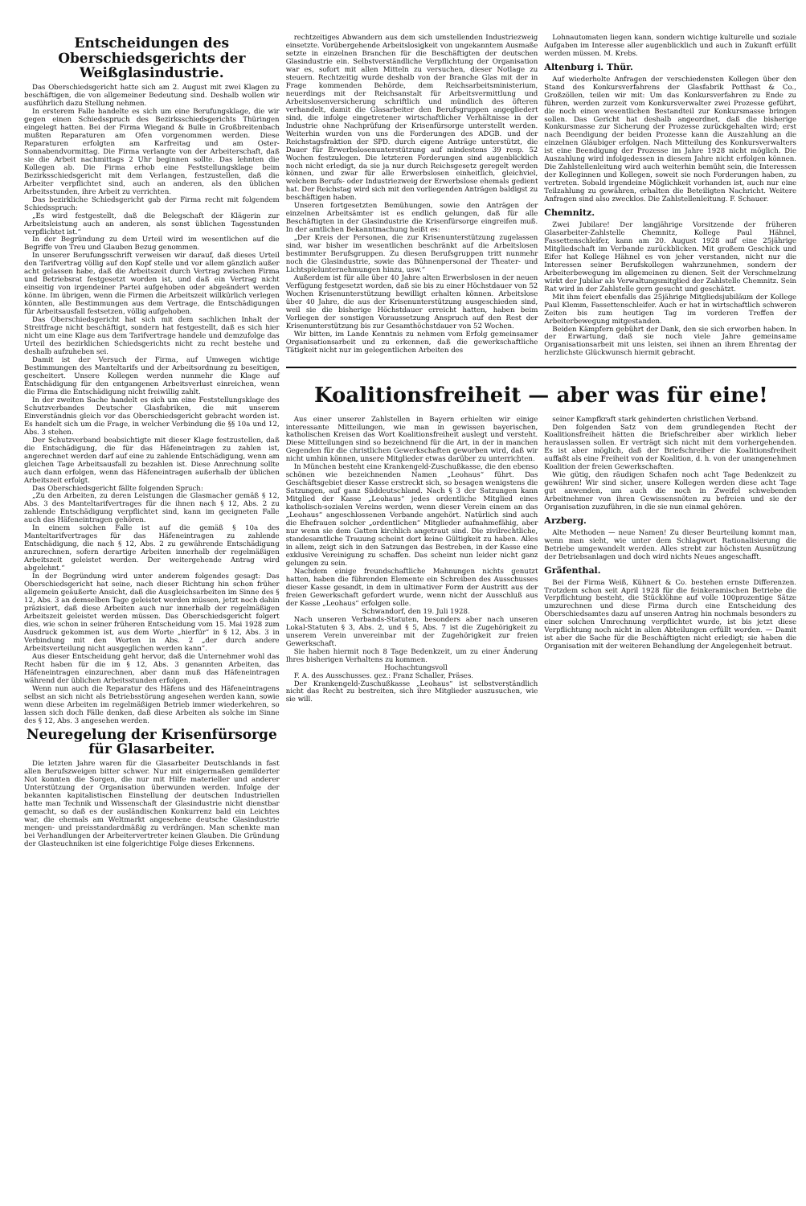Entscheidungen des Oberschiedsgerichts der Weißglasindustrie.
Das Oberschiedsgericht hatte sich am 2. August mit zwei Klagen zu beschäftigen, die von allgemeiner Bedeutung sind. Deshalb wollen wir ausführlich dazu Stellung nehmen.
In ersterem Falle handelte es sich um eine Berufungsklage, die wir gegen einen Schiedsspruch des Bezirksschiedsgerichts Thüringen eingelegt hatten. Bei der Firma Wiegand & Bulle in Großbreitenbach mußten Reparaturen am Ofen vorgenommen werden. Diese Reparaturen erfolgten am Karfreitag und am Oster-Sonnabendvormittag. Die Firma verlangte von der Arbeiterschaft, daß sie die Arbeit nachmittags 2 Uhr beginnen sollte. Das lehnten die Kollegen ab. Die Firma erhob eine Feststellungsklage beim Bezirksschiedsgericht mit dem Verlangen, festzustellen, daß die Arbeiter verpflichtet sind, auch an anderen, als den üblichen Arbeitsstunden, ihre Arbeit zu verrichten.
Das bezirkliche Schiedsgericht gab der Firma recht mit folgendem Schiedsspruch:
„Es wird festgestellt, daß die Belegschaft der Klägerin zur Arbeitsleistung auch an anderen, als sonst üblichen Tagesstunden verpflichtet ist.“
In der Begründung zu dem Urteil wird im wesentlichen auf die Begriffe von Treu und Glauben Bezug genommen.
In unserer Berufungsschrift verweisen wir darauf, daß dieses Urteil den Tarifvertrag völlig auf den Kopf stelle und vor allem gänzlich außer acht gelassen habe, daß die Arbeitszeit durch Vertrag zwischen Firma und Betriebsrat festgesetzt worden ist, und daß ein Vertrag nicht einseitig von irgendeiner Partei aufgehoben oder abgeändert werden könne. Im übrigen, wenn die Firmen die Arbeitszeit willkürlich verlegen könnten, alle Bestimmungen aus dem Vertrage, die Entschädigungen für Arbeitsausfall festsetzen, völlig aufgehoben.
Das Oberschiedsgericht hat sich mit dem sachlichen Inhalt der Streitfrage nicht beschäftigt, sondern hat festgestellt, daß es sich hier nicht um eine Klage aus dem Tarifvertrage handele und demzufolge das Urteil des bezirklichen Schiedsgerichts nicht zu recht bestehe und deshalb aufzuheben sei.
Damit ist der Versuch der Firma, auf Umwegen wichtige Bestimmungen des Manteltarifs und der Arbeitsordnung zu beseitigen, gescheitert. Unsere Kollegen werden nunmehr die Klage auf Entschädigung für den entgangenen Arbeitsverlust einreichen, wenn die Firma die Entschädigung nicht freiwillig zahlt.
In der zweiten Sache handelt es sich um eine Feststellungsklage des Schutzverbandes Deutscher Glasfabriken, die mit unserem Einverständnis gleich vor das Oberschiedsgericht gebracht worden ist. Es handelt sich um die Frage, in welcher Verbindung die §§ 10a und 12, Abs. 3 stehen.
Der Schutzverband beabsichtigte mit dieser Klage festzustellen, daß die Entschädigung, die für das Häfeneintragen zu zahlen ist, angerechnet werden darf auf eine zu zahlende Entschädigung, wenn am gleichen Tage Arbeitsausfall zu bezahlen ist. Diese Anrechnung sollte auch dann erfolgen, wenn das Häfeneintragen außerhalb der üblichen Arbeitszeit erfolgt.
Das Oberschiedsgericht fällte folgenden Spruch:
„Zu den Arbeiten, zu deren Leistungen die Glasmacher gemäß § 12, Abs. 3 des Manteltarifvertrages für die ihnen nach § 12, Abs. 2 zu zahlende Entschädigung verpflichtet sind, kann im geeigneten Falle auch das Häfeneintragen gehören.
In einem solchen Falle ist auf die gemäß § 10a des Manteltarifvertrages für das Häfeneintragen zu zahlende Entschädigung, die nach § 12, Abs. 2 zu gewährende Entschädigung anzurechnen, sofern derartige Arbeiten innerhalb der regelmäßigen Arbeitszeit geleistet werden. Der weitergehende Antrag wird abgelehnt.“
In der Begründung wird unter anderem folgendes gesagt: Das Oberschiedsgericht hat seine, nach dieser Richtung hin schon früher allgemein geäußerte Ansicht, daß die Ausgleichsarbeiten im Sinne des § 12, Abs. 3 an demselben Tage geleistet werden müssen, jetzt noch dahin präzisiert, daß diese Arbeiten auch nur innerhalb der regelmäßigen Arbeitszeit geleistet werden müssen. Das Oberschiedsgericht folgert dies, wie schon in seiner früheren Entscheidung vom 15. Mai 1928 zum Ausdruck gekommen ist, aus dem Worte „hierfür“ in § 12, Abs. 3 in Verbindung mit den Worten in Abs. 2 „der durch andere Arbeitsverteilung nicht ausgeglichen werden kann“.
Aus dieser Entscheidung geht hervor, daß die Unternehmer wohl das Recht haben für die im § 12, Abs. 3 genannten Arbeiten, das Häfeneintragen einzurechnen, aber dann muß das Häfeneintragen während der üblichen Arbeitsstunden erfolgen.
Wenn nun auch die Reparatur des Häfens und des Häfeneintragens selbst an sich nicht als Betriebsstörung angesehen werden kann, sowie wenn diese Arbeiten im regelmäßigen Betrieb immer wiederkehren, so lassen sich doch Fälle denken, daß diese Arbeiten als solche im Sinne des § 12, Abs. 3 angesehen werden.
Neuregelung der Krisenfürsorge für Glasarbeiter.
Die letzten Jahre waren für die Glasarbeiter Deutschlands in fast allen Berufszweigen bitter schwer. Nur mit einigermaßen gemilderter Not konnten die Sorgen, die nur mit Hilfe materieller und anderer Unterstützung der Organisation überwunden werden. Infolge der bekannten kapitalistischen Einstellung der deutschen Industriellen hatte man Technik und Wissenschaft der Glasindustrie nicht dienstbar gemacht, so daß es der ausländischen Konkurrenz bald ein Leichtes war, die ehemals am Weltmarkt angesehene deutsche Glasindustrie mengen- und preisstandardmäßig zu verdrängen. Man schenkte man bei Verhandlungen der Arbeitervertreter keinen Glauben. Die Gründung der Glasteuchniken ist eine folgerichtige Folge dieses Erkennens.
rechtzeitiges Abwandern aus dem sich umstellenden Industriezweig einsetzte. Vorübergehende Arbeitslosigkeit von ungekanntem Ausmaße setzte in einzelnen Branchen für die Beschäftigten der deutschen Glasindustrie ein. Selbstverständliche Verpflichtung der Organisation war es, sofort mit allen Mitteln zu versuchen, dieser Notlage zu steuern. Rechtzeitig wurde deshalb von der Branche Glas mit der in Frage kommenden Behörde, dem Reichsarbeitsministerium, neuerdings mit der Reichsanstalt für Arbeitsvermittlung und Arbeitslosenversicherung schriftlich und mündlich des öfteren verhandelt, damit die Glasarbeiter den Berufsgruppen angegliedert sind, die infolge eingetretener wirtschaftlicher Verhältnisse in der Industrie ohne Nachprüfung der Krisenfürsorge unterstellt werden. Weiterhin wurden von uns die Forderungen des ADGB. und der Reichstagsfraktion der SPD. durch eigene Anträge unterstützt, die Dauer für Erwerbslosenunterstützung auf mindestens 39 resp. 52 Wochen festzulegen. Die letzteren Forderungen sind augenblicklich noch nicht erledigt, da sie ja nur durch Reichsgesetz geregelt werden können, und zwar für alle Erwerbslosen einheitlich, gleichviel, welchem Berufs- oder Industriezweig der Erwerbslose ehemals gedient hat. Der Reichstag wird sich mit den vorliegenden Anträgen baldigst zu beschäftigen haben.
Unseren fortgesetzten Bemühungen, sowie den Anträgen der einzelnen Arbeitsämter ist es endlich gelungen, daß für alle Beschäftigten in der Glasindustrie die Krisenfürsorge eingreifen muß. In der amtlichen Bekanntmachung heißt es:
„Der Kreis der Personen, die zur Krisenunterstützung zugelassen sind, war bisher im wesentlichen beschränkt auf die Arbeitslosen bestimmter Berufsgruppen. Zu diesen Berufsgruppen tritt nunmehr noch die Glasindustrie, sowie das Bühnenpersonal der Theater- und Lichtspielunternehmungen hinzu, usw.“
Außerdem ist für alle über 40 Jahre alten Erwerbslosen in der neuen Verfügung festgesetzt worden, daß sie bis zu einer Höchstdauer von 52 Wochen Krisenunterstützung bewilligt erhalten können. Arbeitslose über 40 Jahre, die aus der Krisenunterstützung ausgeschieden sind, weil sie die bisherige Höchstdauer erreicht hatten, haben beim Vorliegen der sonstigen Voraussetzung Anspruch auf den Rest der Krisenunterstützung bis zur Gesamthöchstdauer von 52 Wochen.
Wir bitten, im Lande Kenntnis zu nehmen vom Erfolg gemeinsamer Organisationsarbeit und zu erkennen, daß die gewerkschaftliche Tätigkeit nicht nur im gelegentlichen Arbeiten des
Lohnautomaten liegen kann, sondern wichtige kulturelle und soziale Aufgaben im Interesse aller augenblicklich und auch in Zukunft erfüllt werden müssen. M. Krebs.
Altenburg i. Thür.
Auf wiederholte Anfragen der verschiedensten Kollegen über den Stand des Konkursverfahrens der Glasfabrik Potthast & Co., Großzöllen, teilen wir mit: Um das Konkursverfahren zu Ende zu führen, werden zurzeit vom Konkursverwalter zwei Prozesse geführt, die noch einen wesentlichen Bestandteil zur Konkursmasse bringen sollen. Das Gericht hat deshalb angeordnet, daß die bisherige Konkursmasse zur Sicherung der Prozesse zurückgehalten wird; erst nach Beendigung der beiden Prozesse kann die Auszahlung an die einzelnen Gläubiger erfolgen. Nach Mitteilung des Konkursverwalters ist eine Beendigung der Prozesse im Jahre 1928 nicht möglich. Die Auszahlung wird infolgedessen in diesem Jahre nicht erfolgen können. Die Zahlstellenleitung wird auch weiterhin bemüht sein, die Interessen der Kolleginnen und Kollegen, soweit sie noch Forderungen haben, zu vertreten. Sobald irgendeine Möglichkeit vorhanden ist, auch nur eine Teilzahlung zu gewähren, erhalten die Beteiligten Nachricht. Weitere Anfragen sind also zwecklos. Die Zahlstellenleitung. F. Schauer.
Chemnitz.
Zwei Jubilare! Der langjährige Vorsitzende der früheren Glasarbeiter-Zahlstelle Chemnitz, Kollege Paul Hähnel, Fassettenschleifer, kann am 20. August 1928 auf eine 25jährige Mitgliedschaft im Verbande zurückblicken. Mit großem Geschick und Eifer hat Kollege Hähnel es von jeher verstanden, nicht nur die Interessen seiner Berufskollegen wahrzunehmen, sondern der Arbeiterbewegung im allgemeinen zu dienen. Seit der Verschmelzung wirkt der Jubilar als Verwaltungsmitglied der Zahlstelle Chemnitz. Sein Rat wird in der Zahlstelle gern gesucht und geschätzt.
Mit ihm feiert ebenfalls das 25jährige Mitgliedsjubiläum der Kollege Paul Klemm, Fassettenschleifer. Auch er hat in wirtschaftlich schweren Zeiten bis zum heutigen Tag im vorderen Treffen der Arbeiterbewegung mitgestanden.
Beiden Kämpfern gebührt der Dank, den sie sich erworben haben. In der Erwartung, daß sie noch viele Jahre gemeinsame Organisationsarbeit mit uns leisten, sei ihnen an ihrem Ehrentag der herzlichste Glückwunsch hiermit gebracht.
Koalitionsfreiheit — aber was für eine!
Aus einer unserer Zahlstellen in Bayern erhielten wir einige interessante Mitteilungen, wie man in gewissen bayerischen, katholischen Kreisen das Wort Koalitionsfreiheit auslegt und versteht. Diese Mitteilungen sind so bezeichnend für die Art, in der in manchen Gegenden für die christlichen Gewerkschaften geworben wird, daß wir nicht umhin können, unsere Mitglieder etwas darüber zu unterrichten.
In München besteht eine Krankengeld-Zuschußkasse, die den ebenso schönen wie bezeichnenden Namen „Leohaus“ führt. Das Geschäftsgebiet dieser Kasse erstreckt sich, so besagen wenigstens die Satzungen, auf ganz Süddeutschland. Nach § 3 der Satzungen kann Mitglied der Kasse „Leohaus“ jedes ordentliche Mitglied eines katholisch-sozialen Vereins werden, wenn dieser Verein einem an das „Leohaus“ angeschlossenen Verbande angehört. Natürlich sind auch die Ehefrauen solcher „ordentlichen“ Mitglieder aufnahmefähig, aber nur wenn sie dem Gatten kirchlich angetraut sind. Die zivilrechtliche, standesamtliche Trauung scheint dort keine Gültigkeit zu haben. Alles in allem, zeigt sich in den Satzungen das Bestreben, in der Kasse eine exklusive Vereinigung zu schaffen. Das scheint nun leider nicht ganz gelungen zu sein.
Nachdem einige freundschaftliche Mahnungen nichts genutzt hatten, haben die führenden Elemente ein Schreiben des Ausschusses dieser Kasse gesandt, in dem in ultimativer Form der Austritt aus der freien Gewerkschaft gefordert wurde, wenn nicht der Ausschluß aus der Kasse „Leohaus“ erfolgen solle.
Schwandorf, den 19. Juli 1928.
Nach unseren Verbands-Statuten, besonders aber nach unseren Lokal-Statuten § 3, Abs. 2, und § 5, Abs. 7 ist die Zugehörigkeit zu unserem Verein unvereinbar mit der Zugehörigkeit zur freien Gewerkschaft.
Sie haben hiermit noch 8 Tage Bedenkzeit, um zu einer Änderung Ihres bisherigen Verhaltens zu kommen.
Hochachtungsvoll
F. A. des Ausschusses. gez.: Franz Schaller, Präses.
Der Krankengeld-Zuschußkasse „Leohaus“ ist selbstverständlich nicht das Recht zu bestreiten, sich ihre Mitglieder auszusuchen, wie sie will.
seiner Kampfkraft stark gehinderten christlichen Verband.
Den folgenden Satz von dem grundlegenden Recht der Koalitionsfreiheit hätten die Briefschreiber aber wirklich lieber herauslassen sollen. Er verträgt sich nicht mit dem vorhergehenden. Es ist aber möglich, daß der Briefschreiber die Koalitionsfreiheit auffaßt als eine Freiheit von der Koalition, d. h. von der unangenehmen Koalition der freien Gewerkschaften.
Wie gütig, den räudigen Schafen noch acht Tage Bedenkzeit zu gewähren! Wir sind sicher, unsere Kollegen werden diese acht Tage gut anwenden, um auch die noch in Zweifel schwebenden Arbeitnehmer von ihren Gewissensnöten zu befreien und sie der Organisation zuzuführen, in die sie nun einmal gehören.
Arzberg.
Alte Methoden — neue Namen! Zu dieser Beurteilung kommt man, wenn man sieht, wie unter dem Schlagwort Rationalisierung die Betriebe umgewandelt werden. Alles strebt zur höchsten Ausnützung der Betriebsanlagen und doch wird nichts Neues angeschafft.
Gräfenthal.
Bei der Firma Weiß, Kühnert & Co. bestehen ernste Differenzen. Trotzdem schon seit April 1928 für die feinkeramischen Betriebe die Verpflichtung besteht, die Stücklöhne auf volle 100prozentige Sätze umzurechnen und diese Firma durch eine Entscheidung des Oberschiedsamtes dazu auf unseren Antrag hin nochmals besonders zu einer solchen Umrechnung verpflichtet wurde, ist bis jetzt diese Verpflichtung noch nicht in allen Abteilungen erfüllt worden. — Damit ist aber die Sache für die Beschäftigten nicht erledigt; sie haben die Organisation mit der weiteren Behandlung der Angelegenheit betraut.